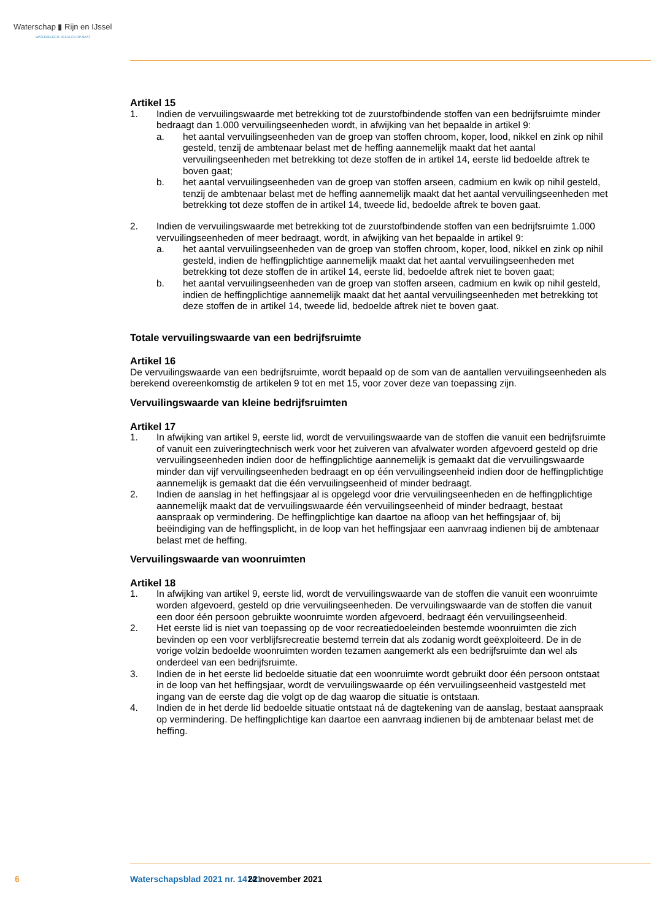Waterschap ▮ Rijn en IJssel
WATERBEHEER: VEILIG EN OP MAAT
Artikel 15
1. Indien de vervuilingswaarde met betrekking tot de zuurstofbindende stoffen van een bedrijfsruimte minder bedraagt dan 1.000 vervuilingseenheden wordt, in afwijking van het bepaalde in artikel 9:
a. het aantal vervuilingseenheden van de groep van stoffen chroom, koper, lood, nikkel en zink op nihil gesteld, tenzij de ambtenaar belast met de heffing aannemelijk maakt dat het aantal vervuilingseenheden met betrekking tot deze stoffen de in artikel 14, eerste lid bedoelde aftrek te boven gaat;
b. het aantal vervuilingseenheden van de groep van stoffen arseen, cadmium en kwik op nihil gesteld, tenzij de ambtenaar belast met de heffing aannemelijk maakt dat het aantal vervuilingseenheden met betrekking tot deze stoffen de in artikel 14, tweede lid, bedoelde aftrek te boven gaat.
2. Indien de vervuilingswaarde met betrekking tot de zuurstofbindende stoffen van een bedrijfsruimte 1.000 vervuilingseenheden of meer bedraagt, wordt, in afwijking van het bepaalde in artikel 9:
a. het aantal vervuilingseenheden van de groep van stoffen chroom, koper, lood, nikkel en zink op nihil gesteld, indien de heffingplichtige aannemelijk maakt dat het aantal vervuilingseenheden met betrekking tot deze stoffen de in artikel 14, eerste lid, bedoelde aftrek niet te boven gaat;
b. het aantal vervuilingseenheden van de groep van stoffen arseen, cadmium en kwik op nihil gesteld, indien de heffingplichtige aannemelijk maakt dat het aantal vervuilingseenheden met betrekking tot deze stoffen de in artikel 14, tweede lid, bedoelde aftrek niet te boven gaat.
Totale vervuilingswaarde van een bedrijfsruimte
Artikel 16
De vervuilingswaarde van een bedrijfsruimte, wordt bepaald op de som van de aantallen vervuilingseenheden als berekend overeenkomstig de artikelen 9 tot en met 15, voor zover deze van toepassing zijn.
Vervuilingswaarde van kleine bedrijfsruimten
Artikel 17
1. In afwijking van artikel 9, eerste lid, wordt de vervuilingswaarde van de stoffen die vanuit een bedrijfsruimte of vanuit een zuiveringtechnisch werk voor het zuiveren van afvalwater worden afgevoerd gesteld op drie vervuilingseenheden indien door de heffingplichtige aannemelijk is gemaakt dat die vervuilingswaarde minder dan vijf vervuilingseenheden bedraagt en op één vervuilingseenheid indien door de heffingplichtige aannemelijk is gemaakt dat die één vervuilingseenheid of minder bedraagt.
2. Indien de aanslag in het heffingsjaar al is opgelegd voor drie vervuilingseenheden en de heffingplichtige aannemelijk maakt dat de vervuilingswaarde één vervuilingseenheid of minder bedraagt, bestaat aanspraak op vermindering. De heffingplichtige kan daartoe na afloop van het heffingsjaar of, bij beëindiging van de heffingsplicht, in de loop van het heffingsjaar een aanvraag indienen bij de ambtenaar belast met de heffing.
Vervuilingswaarde van woonruimten
Artikel 18
1. In afwijking van artikel 9, eerste lid, wordt de vervuilingswaarde van de stoffen die vanuit een woonruimte worden afgevoerd, gesteld op drie vervuilingseenheden. De vervuilingswaarde van de stoffen die vanuit een door één persoon gebruikte woonruimte worden afgevoerd, bedraagt één vervuilingseenheid.
2. Het eerste lid is niet van toepassing op de voor recreatiedoeleinden bestemde woonruimten die zich bevinden op een voor verblijfsrecreatie bestemd terrein dat als zodanig wordt geëxploiteerd. De in de vorige volzin bedoelde woonruimten worden tezamen aangemerkt als een bedrijfsruimte dan wel als onderdeel van een bedrijfsruimte.
3. Indien de in het eerste lid bedoelde situatie dat een woonruimte wordt gebruikt door één persoon ontstaat in de loop van het heffingsjaar, wordt de vervuilingswaarde op één vervuilingseenheid vastgesteld met ingang van de eerste dag die volgt op de dag waarop die situatie is ontstaan.
4. Indien de in het derde lid bedoelde situatie ontstaat ná de dagtekening van de aanslag, bestaat aanspraak op vermindering. De heffingplichtige kan daartoe een aanvraag indienen bij de ambtenaar belast met de heffing.
6 Waterschapsblad 2021 nr. 14141 22 november 2021